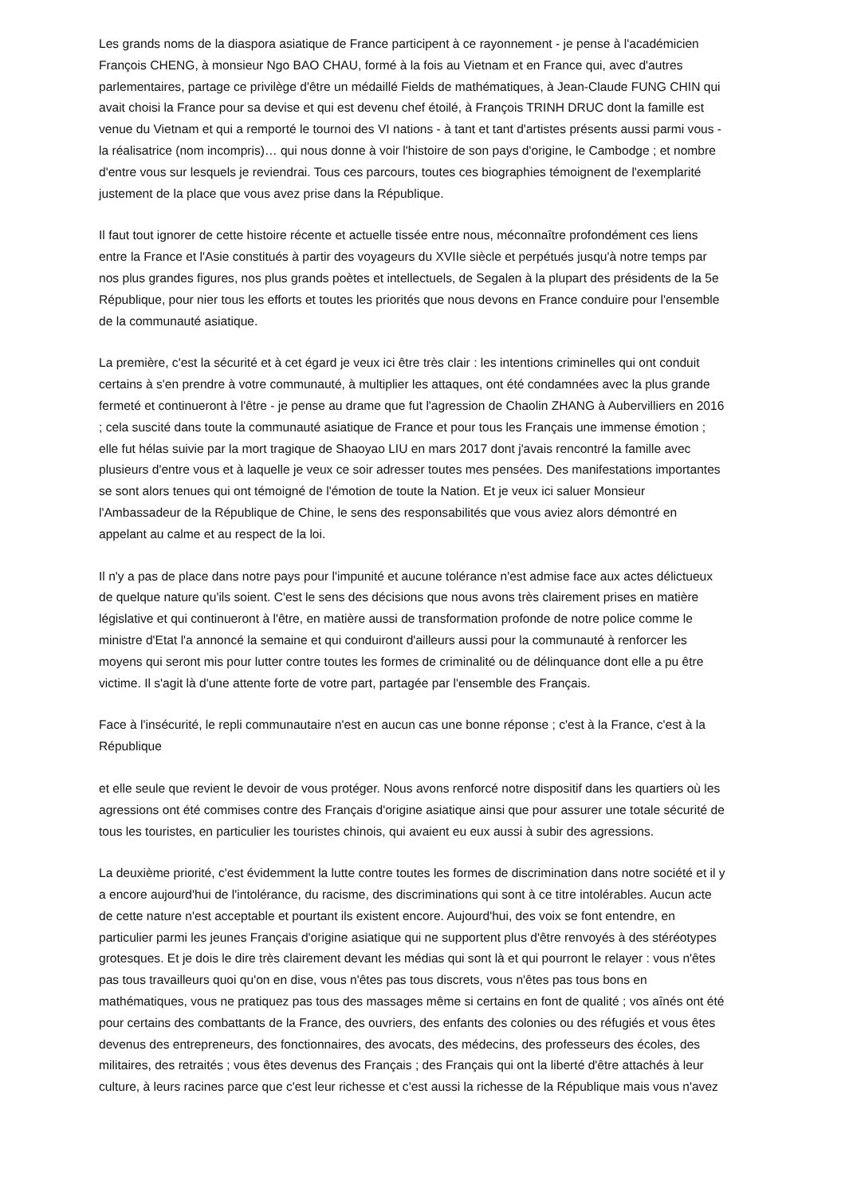Les grands noms de la diaspora asiatique de France participent à ce rayonnement - je pense à l'académicien François CHENG, à monsieur Ngo BAO CHAU, formé à la fois au Vietnam et en France qui, avec d'autres parlementaires, partage ce privilège d'être un médaillé Fields de mathématiques, à Jean-Claude FUNG CHIN qui avait choisi la France pour sa devise et qui est devenu chef étoilé, à François TRINH DRUC dont la famille est venue du Vietnam et qui a remporté le tournoi des VI nations - à tant et tant d'artistes présents aussi parmi vous - la réalisatrice (nom incompris)… qui nous donne à voir l'histoire de son pays d'origine, le Cambodge ; et nombre d'entre vous sur lesquels je reviendrai. Tous ces parcours, toutes ces biographies témoignent de l'exemplarité justement de la place que vous avez prise dans la République.
Il faut tout ignorer de cette histoire récente et actuelle tissée entre nous, méconnaître profondément ces liens entre la France et l'Asie constitués à partir des voyageurs du XVIIe siècle et perpétués jusqu'à notre temps par nos plus grandes figures, nos plus grands poètes et intellectuels, de Segalen à la plupart des présidents de la 5e République, pour nier tous les efforts et toutes les priorités que nous devons en France conduire pour l'ensemble de la communauté asiatique.
La première, c'est la sécurité et à cet égard je veux ici être très clair : les intentions criminelles qui ont conduit certains à s'en prendre à votre communauté, à multiplier les attaques, ont été condamnées avec la plus grande fermeté et continueront à l'être - je pense au drame que fut l'agression de Chaolin ZHANG à Aubervilliers en 2016 ; cela suscité dans toute la communauté asiatique de France et pour tous les Français une immense émotion ; elle fut hélas suivie par la mort tragique de Shaoyao LIU en mars 2017 dont j'avais rencontré la famille avec plusieurs d'entre vous et à laquelle je veux ce soir adresser toutes mes pensées. Des manifestations importantes se sont alors tenues qui ont témoigné de l'émotion de toute la Nation. Et je veux ici saluer Monsieur l'Ambassadeur de la République de Chine, le sens des responsabilités que vous aviez alors démontré en appelant au calme et au respect de la loi.
Il n'y a pas de place dans notre pays pour l'impunité et aucune tolérance n'est admise face aux actes délictueux de quelque nature qu'ils soient. C'est le sens des décisions que nous avons très clairement prises en matière législative et qui continueront à l'être, en matière aussi de transformation profonde de notre police comme le ministre d'Etat l'a annoncé la semaine et qui conduiront d'ailleurs aussi pour la communauté à renforcer les moyens qui seront mis pour lutter contre toutes les formes de criminalité ou de délinquance dont elle a pu être victime. Il s'agit là d'une attente forte de votre part, partagée par l'ensemble des Français.
Face à l'insécurité, le repli communautaire n'est en aucun cas une bonne réponse ; c'est à la France, c'est à la République
et elle seule que revient le devoir de vous protéger. Nous avons renforcé notre dispositif dans les quartiers où les agressions ont été commises contre des Français d'origine asiatique ainsi que pour assurer une totale sécurité de tous les touristes, en particulier les touristes chinois, qui avaient eu eux aussi à subir des agressions.
La deuxième priorité, c'est évidemment la lutte contre toutes les formes de discrimination dans notre société et il y a encore aujourd'hui de l'intolérance, du racisme, des discriminations qui sont à ce titre intolérables. Aucun acte de cette nature n'est acceptable et pourtant ils existent encore. Aujourd'hui, des voix se font entendre, en particulier parmi les jeunes Français d'origine asiatique qui ne supportent plus d'être renvoyés à des stéréotypes grotesques. Et je dois le dire très clairement devant les médias qui sont là et qui pourront le relayer : vous n'êtes pas tous travailleurs quoi qu'on en dise, vous n'êtes pas tous discrets, vous n'êtes pas tous bons en mathématiques, vous ne pratiquez pas tous des massages même si certains en font de qualité ; vos aînés ont été pour certains des combattants de la France, des ouvriers, des enfants des colonies ou des réfugiés et vous êtes devenus des entrepreneurs, des fonctionnaires, des avocats, des médecins, des professeurs des écoles, des militaires, des retraités ; vous êtes devenus des Français ; des Français qui ont la liberté d'être attachés à leur culture, à leurs racines parce que c'est leur richesse et c'est aussi la richesse de la République mais vous n'avez